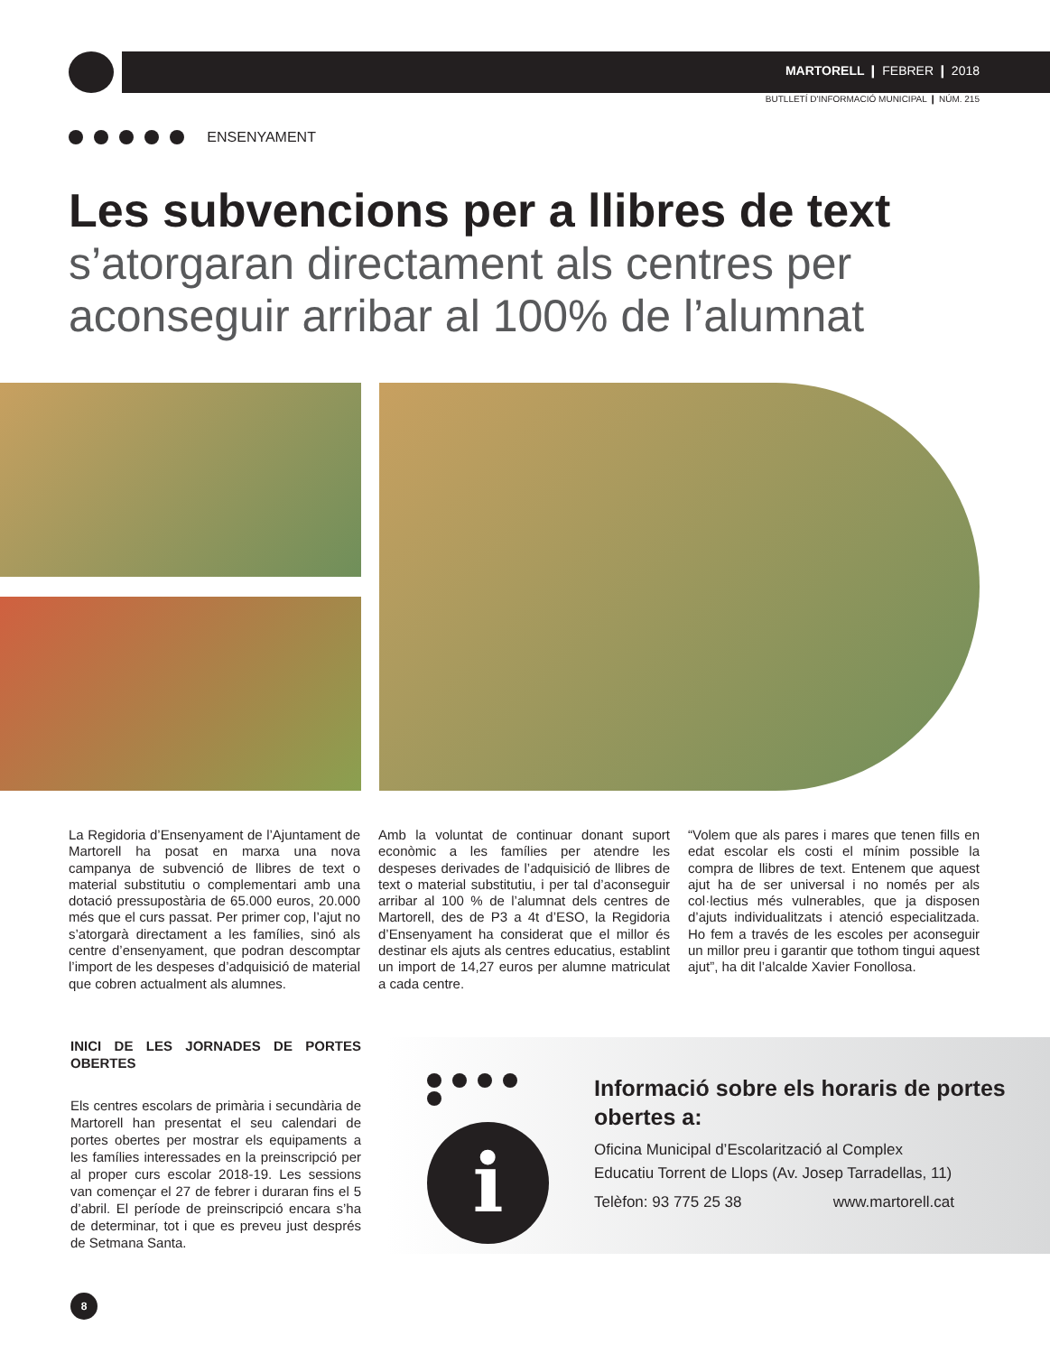MARTORELL ❙ FEBRER ❙ 2018
BUTLLETÍ D'INFORMACIÓ MUNICIPAL ❙ NÚM. 215
ENSENYAMENT
Les subvencions per a llibres de text
s’atorgaran directament als centres per aconseguir arribar al 100% de l’alumnat
La Regidoria d’Ensenyament de l’Ajuntament de Martorell ha posat en marxa una nova campanya de subvenció de llibres de text o material substitutiu o complementari amb una dotació pressupostària de 65.000 euros, 20.000 més que el curs passat. Per primer cop, l’ajut no s’atorgarà directament a les famílies, sinó als centre d’ensenyament, que podran descomptar l’import de les despeses d’adquisició de material que cobren actualment als alumnes.
Amb la voluntat de continuar donant suport econòmic a les famílies per atendre les despeses derivades de l’adquisició de llibres de text o material substitutiu, i per tal d’aconseguir arribar al 100 % de l’alumnat dels centres de Martorell, des de P3 a 4t d’ESO, la Regidoria d’Ensenyament ha considerat que el millor és destinar els ajuts als centres educatius, establint un import de 14,27 euros per alumne matriculat a cada centre.
“Volem que als pares i mares que tenen fills en edat escolar els costi el mínim possible la compra de llibres de text. Entenem que aquest ajut ha de ser universal i no només per als col·lectius més vulnerables, que ja disposen d’ajuts individualitzats i atenció especialitzada. Ho fem a través de les escoles per aconseguir un millor preu i garantir que tothom tingui aquest ajut”, ha dit l’alcalde Xavier Fonollosa.
INICI DE LES JORNADES DE PORTES OBERTES
Els centres escolars de primària i secundària de Martorell han presentat el seu calendari de portes obertes per mostrar els equipaments a les famílies interessades en la preinscripció per al proper curs escolar 2018-19. Les sessions van començar el 27 de febrer i duraran fins el 5 d’abril. El període de preinscripció encara s’ha de determinar, tot i que es preveu just després de Setmana Santa.
i
Informació sobre els horaris de portes obertes a:
Oficina Municipal d’Escolarització al Complex
Educatiu Torrent de Llops (Av. Josep Tarradellas, 11)
Telèfon: 93 775 25 38 www.martorell.cat
8